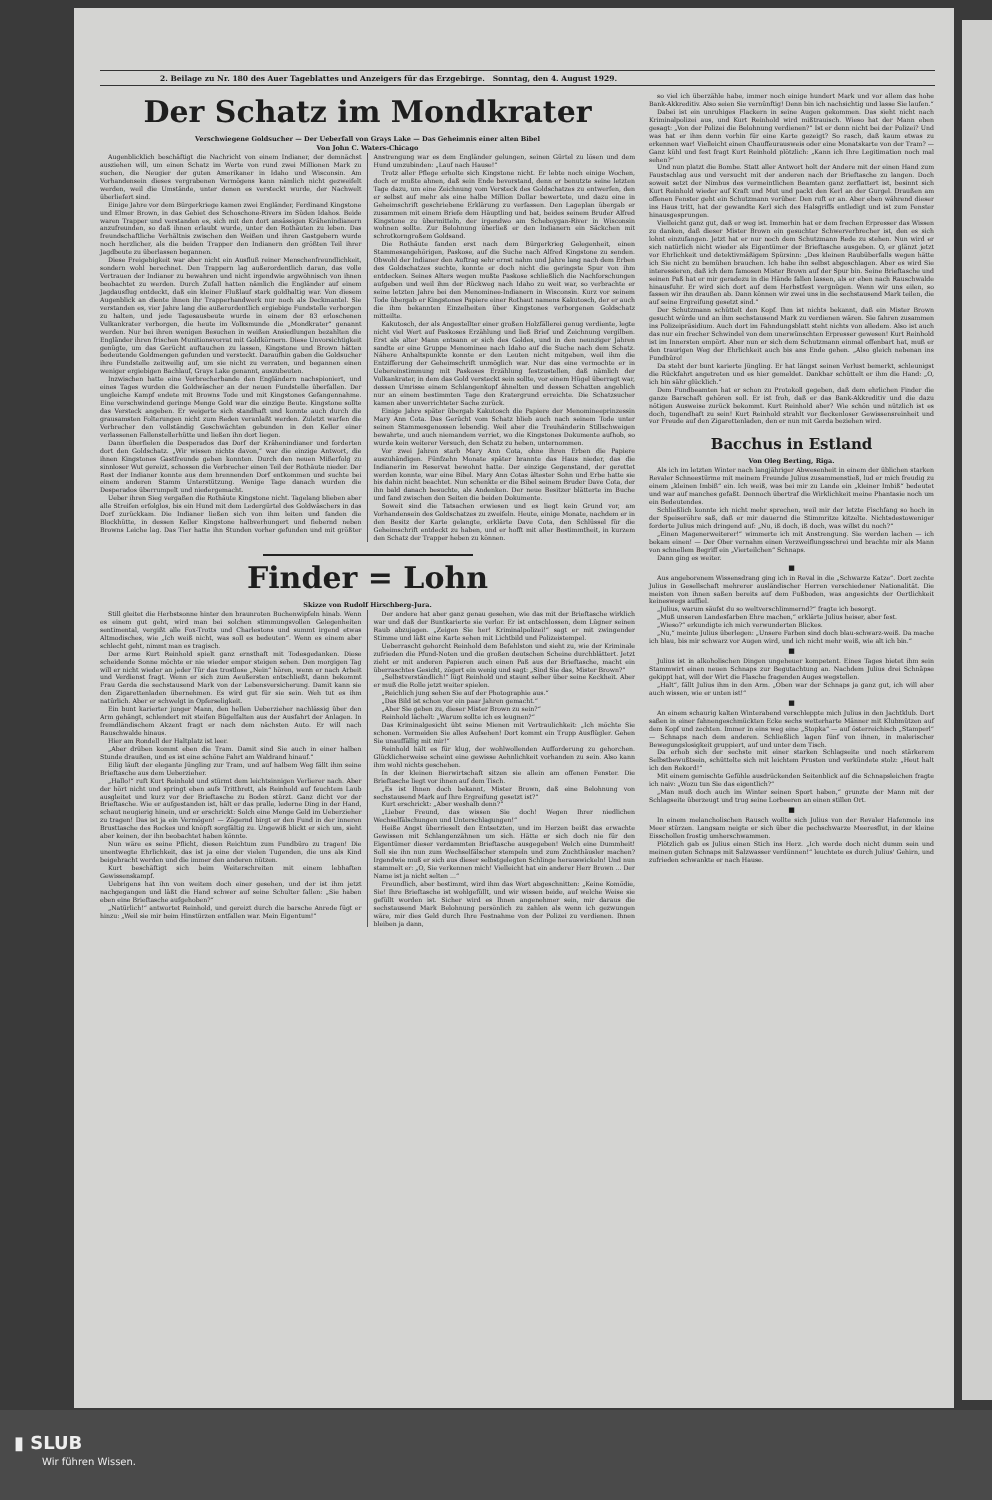2. Beilage zu Nr. 180 des Auer Tageblattes und Anzeigers für das Erzgebirge. Sonntag, den 4. August 1929.
Der Schatz im Mondkrater
Verschwiegene Goldsucher — Der Ueberfall von Grays Lake — Das Geheimnis einer alten Bibel
Von John C. Waters-Chicago
Augenblicklich beschäftigt die Nachricht von einem Indianer, der demnächst ausziehen will, um einen Schatz im Werte von rund zwei Millionen Mark zu suchen, die Neugier der guten Amerikaner in Idaho und Wisconsin. Am Vorhandensein dieses vergrabenen Vermögens kann nämlich nicht gezweifelt werden, weil die Umstände, unter denen es versteckt wurde, der Nachwelt überliefert sind.
Einige Jahre vor dem Bürgerkriege kamen zwei Engländer, Ferdinand Kingstone und Elmer Brown, in das Gebiet des Schoschone-Rivers im Süden Idahos. Beide waren Trapper und verstanden es, sich mit den dort ansässigen Krähenindianern anzufreunden, so daß ihnen erlaubt wurde, unter den Rothäuten zu leben. Das freundschaftliche Verhältnis zwischen den Weißen und ihren Gastgebern wurde noch herzlicher, als die beiden Trapper den Indianern den größten Teil ihrer Jagdbeute zu überlassen begannen.
Diese Freigebigkeit war aber nicht ein Ausfluß reiner Menschenfreundlichkeit, sondern wohl berechnet. Den Trappern lag außerordentlich daran, das volle Vertrauen der Indianer zu bewahren und nicht irgendwie argwöhnisch von ihnen beobachtet zu werden. Durch Zufall hatten nämlich die Engländer auf einem Jagdausflug entdeckt, daß ein kleiner Flußlauf stark goldhaltig war. Von diesem Augenblick an diente ihnen ihr Trapperhandwerk nur noch als Deckmantel. Sie verstanden es, vier Jahre lang die außerordentlich ergiebige Fundstelle verborgen zu halten, und jede Tagesausbeute wurde in einem der 83 erloschenen Vulkankrater verborgen, die heute im Volksmunde die „Mondkrater“ genannt werden. Nur bei ihren wenigen Besuchen in weißen Ansiedlungen bezahlten die Engländer ihren frischen Munitionsvorrat mit Goldkörnern. Diese Unvorsichtigkeit genügte, um das Gerücht auftauchen zu lassen, Kingstone und Brown hätten bedeutende Goldmengen gefunden und versteckt. Daraufhin gaben die Goldsucher ihre Fundstelle zeitweilig auf, um sie nicht zu verraten, und begannen einen weniger ergiebigen Bachlauf, Grays Lake genannt, auszubeuten.
Inzwischen hatte eine Verbrecherbande den Engländern nachspioniert, und eines Tages wurden die Goldwäscher an der neuen Fundstelle überfallen. Der ungleiche Kampf endete mit Browns Tode und mit Kingstones Gefangennahme. Eine verschwindend geringe Menge Gold war die einzige Beute. Kingstone sollte das Versteck angeben. Er weigerte sich standhaft und konnte auch durch die grausamsten Folterungen nicht zum Reden veranlaßt werden. Zuletzt warfen die Verbrecher den vollständig Geschwächten gebunden in den Keller einer verlassenen Fallenstellerhütte und ließen ihn dort liegen.
Dann überfielen die Desperados das Dorf der Krähenindianer und forderten dort den Goldschatz. „Wir wissen nichts davon,“ war die einzige Antwort, die ihnen Kingstones Gastfreunde geben konnten. Durch den neuen Mißerfolg zu sinnloser Wut gereizt, schossen die Verbrecher einen Teil der Rothäute nieder. Der Rest der Indianer konnte aus dem brennenden Dorf entkommen und suchte bei einem anderen Stamm Unterstützung. Wenige Tage danach wurden die Desperados überrumpelt und niedergemacht.
Ueber ihren Sieg vergaßen die Rothäute Kingstone nicht. Tagelang blieben aber alle Streifen erfolglos, bis ein Hund mit dem Ledergürtel des Goldwäschers in das Dorf zurückkam. Die Indianer ließen sich von ihm leiten und fanden die Blockhütte, in dessen Keller Kingstone halbverhungert und fiebernd neben Browns Leiche lag. Das Tier hatte ihn Stunden vorher gefunden und mit größter Anstrengung war es dem Engländer gelungen, seinen Gürtel zu lösen und dem Hund umzubinden: „Lauf nach Hause!“
Trotz aller Pflege erholte sich Kingstone nicht. Er lebte noch einige Wochen, doch er mußte ahnen, daß sein Ende bevorstand, denn er benutzte seine letzten Tage dazu, um eine Zeichnung vom Versteck des Goldschatzes zu entwerfen, den er selbst auf mehr als eine halbe Million Dollar bewertete, und dazu eine in Geheimschrift geschriebene Erklärung zu verfassen. Den Lageplan übergab er zusammen mit einem Briefe dem Häuptling und bat, beides seinem Bruder Alfred Kingstone zu übermitteln, der irgendwo am Scheboygan-River in Wisconsin wohnen sollte. Zur Belohnung überließ er den Indianern ein Säckchen mit schrotkorngroßem Goldsand.
Die Rothäute fanden erst nach dem Bürgerkrieg Gelegenheit, einen Stammesangehörigen, Paskose, auf die Suche nach Alfred Kingstone zu senden. Obwohl der Indianer den Auftrag sehr ernst nahm und Jahre lang nach dem Erben des Goldschatzes suchte, konnte er doch nicht die geringste Spur von ihm entdecken. Seines Alters wegen mußte Paskose schließlich die Nachforschungen aufgeben und weil ihm der Rückweg nach Idaho zu weit war, so verbrachte er seine letzten Jahre bei den Menominee-Indianern in Wisconsin. Kurz vor seinem Tode übergab er Kingstones Papiere einer Rothaut namens Kakutosch, der er auch die ihm bekannten Einzelheiten über Kingstones verborgenen Goldschatz mitteilte.
Kakutosch, der als Angestellter einer großen Holzfällerei genug verdiente, legte nicht viel Wert auf Paskoses Erzählung und ließ Brief und Zeichnung vergilben. Erst als alter Mann entsann er sich des Goldes, und in den neunziger Jahren sandte er eine Gruppe Menominee nach Idaho auf die Suche nach dem Schatz. Nähere Anhaltspunkte konnte er den Leuten nicht mitgeben, weil ihm die Entzifferung der Geheimschrift unmöglich war. Nur das eine vermochte er in Uebereinstimmung mit Paskoses Erzählung festzustellen, daß nämlich der Vulkankrater, in dem das Gold versteckt sein sollte, vor einem Hügel überragt war, dessen Umrisse einem Schlangenkopf ähnelten und dessen Schatten angeblich nur an einem bestimmten Tage den Kratergrund erreichte. Die Schatzsucher kamen aber unverrichteter Sache zurück.
Einige Jahre später übergab Kakutosch die Papiere der Menomineeprinzessin Mary Ann Cota. Das Gerücht vom Schatz blieb auch nach seinem Tode unter seinen Stammesgenossen lebendig. Weil aber die Treuhänderin Stillschweigen bewahrte, und auch niemandem verriet, wo die Kingstones Dokumente aufhob, so wurde kein weiterer Versuch, den Schatz zu heben, unternommen.
Vor zwei Jahren starb Mary Ann Cota, ohne ihren Erben die Papiere auszuhändigen. Fünfzehn Monate später brannte das Haus nieder, das die Indianerin im Reservat bewohnt hatte. Der einzige Gegenstand, der gerettet werden konnte, war eine Bibel. Mary Ann Cotas ältester Sohn und Erbe hatte sie bis dahin nicht beachtet. Nun schenkte er die Bibel seinem Bruder Dave Cota, der ihn bald danach besuchte, als Andenken. Der neue Besitzer blätterte im Buche und fand zwischen den Seiten die beiden Dokumente.
Soweit sind die Tatsachen erwiesen und es liegt kein Grund vor, am Vorhandensein des Goldschatzes zu zweifeln. Heute, einige Monate, nachdem er in den Besitz der Karte gelangte, erklärte Dave Cota, den Schlüssel für die Geheimschrift entdeckt zu haben, und er hofft mit aller Bestimmtheit, in kurzem den Schatz der Trapper heben zu können.
Finder = Lohn
Skizze von Rudolf Hirschberg-Jura.
Still gleitet die Herbstsonne hinter den braunroten Buchenwipfeln hinab. Wenn es einem gut geht, wird man bei solchen stimmungsvollen Gelegenheiten sentimental, vergißt alle Fox-Trotts und Charlestons und summt irgend etwas Altmodisches, wie „Ich weiß nicht, was soll es bedeuten“. Wenn es einem aber schlecht geht, nimmt man es tragisch.
Der arme Kurt Reinhold spielt ganz ernsthaft mit Todesgedanken. Diese scheidende Sonne möchte er nie wieder empor steigen sehen. Den morgigen Tag will er nicht wieder an jeder Tür das trostlose „Nein“ hören, wenn er nach Arbeit und Verdienst fragt. Wenn er sich zum Aeußersten entschließt, dann bekommt Frau Gerda die sechstausend Mark von der Lebensversicherung. Damit kann sie den Zigarettenladen übernehmen. Es wird gut für sie sein. Weh tut es ihm natürlich. Aber er schwelgt in Opferseligkeit.
Ein bunt karierter junger Mann, den hellen Ueberzieher nachlässig über den Arm gehängt, schlendert mit steifen Bügelfalten aus der Ausfahrt der Anlagen. In fremdländischem Akzent fragt er nach dem nächsten Auto. Er will nach Rauschwalde hinaus.
Hier am Rondell der Haltplatz ist leer.
„Aber drüben kommt eben die Tram. Damit sind Sie auch in einer halben Stunde draußen, und es ist eine schöne Fahrt am Waldrand hinauf.“
Eilig läuft der elegante Jüngling zur Tram, und auf halbem Weg fällt ihm seine Brieftasche aus dem Ueberzieher.
„Hallo!“ ruft Kurt Reinhold und stürmt dem leichtsinnigen Verlierer nach. Aber der hört nicht und springt eben aufs Trittbrett, als Reinhold auf feuchtem Laub ausgleitet und kurz vor der Brieftasche zu Boden stürzt. Ganz dicht vor der Brieftasche. Wie er aufgestanden ist, hält er das pralle, lederne Ding in der Hand, schaut neugierig hinein, und er erschrickt: Solch eine Menge Geld im Ueberzieher zu tragen! Das ist ja ein Vermögen! — Zögernd birgt er den Fund in der inneren Brusttasche des Rockes und knöpft sorgfältig zu. Ungewiß blickt er sich um, sieht aber keinen, der ihn beobachtet haben könnte.
Nun wäre es seine Pflicht, diesen Reichtum zum Fundbüro zu tragen! Die unentwegte Ehrlichkeit, das ist ja eine der vielen Tugenden, die uns als Kind beigebracht werden und die immer den anderen nützen.
Kurt beschäftigt sich beim Weiterschreiten mit einem lebhaften Gewissenskampf.
Uebrigens hat ihn von weitem doch einer gesehen, und der ist ihm jetzt nachgegangen und läßt die Hand schwer auf seine Schulter fallen: „Sie haben eben eine Brieftasche aufgehoben?“
„Natürlich!“ antwortet Reinhold, und gereizt durch die barsche Anrede fügt er hinzu: „Weil sie mir beim Hinstürzen entfallen war. Mein Eigentum!“
Der andere hat aber ganz genau gesehen, wie das mit der Brieftasche wirklich war und daß der Buntkarierte sie verlor. Er ist entschlossen, dem Lügner seinen Raub abzujagen. „Zeigen Sie her! Kriminalpolizei!“ sagt er mit zwingender Stimme und läßt eine Karte sehen mit Lichtbild und Polizeistempel.
Ueberrascht gehorcht Reinhold dem Befehlston und sieht zu, wie der Kriminale zufrieden die Pfund-Noten und die großen deutschen Scheine durchblättert. Jetzt zieht er mit anderen Papieren auch einen Paß aus der Brieftasche, macht ein überraschtes Gesicht, zögert ein wenig und sagt: „Sind Sie das, Mister Brown?“
„Selbstverständlich!“ lügt Reinhold und staunt selber über seine Keckheit. Aber er muß die Rolle jetzt weiter spielen.
„Reichlich jung sehen Sie auf der Photographie aus.“
„Das Bild ist schon vor ein paar Jahren gemacht.“
„Aber Sie geben zu, dieser Mister Brown zu sein?“
Reinhold lächelt: „Warum sollte ich es leugnen?“
Das Kriminalgesicht übt seine Mienen mit Vertraulichkeit: „Ich möchte Sie schonen. Vermeiden Sie alles Aufsehen! Dort kommt ein Trupp Ausflügler. Gehen Sie unauffällig mit mir!“
Reinhold hält es für klug, der wohlwollenden Aufforderung zu gehorchen. Glücklicherweise scheint eine gewisse Aehnlichkeit vorhanden zu sein. Also kann ihm wohl nichts geschehen.
In der kleinen Bierwirtschaft sitzen sie allein am offenen Fenster. Die Brieftasche liegt vor ihnen auf dem Tisch.
„Es ist Ihnen doch bekannt, Mister Brown, daß eine Belohnung von sechstausend Mark auf Ihre Ergreifung gesetzt ist?“
Kurt erschrickt: „Aber weshalb denn?“
„Lieber Freund, das wissen Sie doch! Wegen Ihrer niedlichen Wechselfälschungen und Unterschlagungen!“
Heiße Angst überrieselt den Entsetzten, und im Herzen beißt das erwachte Gewissen mit Schlangenzähnen um sich. Hätte er sich doch nie für den Eigentümer dieser verdammten Brieftasche ausgegeben! Welch eine Dummheit! Soll sie ihn nun zum Wechselfälscher stempeln und zum Zuchthäusler machen? Irgendwie muß er sich aus dieser selbstgelegten Schlinge herauswickeln! Und nun stammelt er: „O, Sie verkennen mich! Vielleicht hat ein anderer Herr Brown ... Der Name ist ja nicht selten ...“
Freundlich, aber bestimmt, wird ihm das Wort abgeschnitten: „Keine Komödie, Sie! Ihre Brieftasche ist wohlgefüllt, und wir wissen beide, auf welche Weise sie gefüllt worden ist. Sicher wird es Ihnen angenehmer sein, mir daraus die sechstausend Mark Belohnung persönlich zu zahlen als wenn ich gezwungen wäre, mir dies Geld durch Ihre Festnahme von der Polizei zu verdienen. Ihnen bleiben ja dann,
so viel ich überzähle habe, immer noch einige hundert Mark und vor allem das hohe Bank-Akkreditiv. Also seien Sie vernünftig! Denn bin ich nachsichtig und lasse Sie laufen.“
Dabei ist ein unruhiges Flackern in seine Augen gekommen. Das sieht nicht nach Kriminalpolizei aus, und Kurt Reinhold wird mißtrauisch. Wieso hat der Mann eben gesagt: „Von der Polizei die Belohnung verdienen?“ Ist er denn nicht bei der Polizei? Und was hat er ihm denn vorhin für eine Karte gezeigt? So rasch, daß kaum etwas zu erkennen war! Vielleicht einen Chauffeurausweis oder eine Monatskarte von der Tram? — Ganz kühl und fest fragt Kurt Reinhold plötzlich: „Kann ich Ihre Legitimation noch mal sehen?“
Und nun platzt die Bombe. Statt aller Antwort holt der Andere mit der einen Hand zum Faustschlag aus und versucht mit der anderen nach der Brieftasche zu langen. Doch soweit setzt der Nimbus des vermeintlichen Beamten ganz zerflattert ist, besinnt sich Kurt Reinhold wieder auf Kraft und Mut und packt den Kerl an der Gurgel. Draußen am offenen Fenster geht ein Schutzmann vorüber. Den ruft er an. Aber eben während dieser ins Haus tritt, hat der gewandte Kerl sich des Halsgriffs entledigt und ist zum Fenster hinausgesprungen.
Vielleicht ganz gut, daß er weg ist. Immerhin hat er dem frechen Erpresser das Wissen zu danken, daß dieser Mister Brown ein gesuchter Schwerverbrecher ist, den es sich lohnt einzufangen. Jetzt hat er nur noch dem Schutzmann Rede zu stehen. Nun wird er sich natürlich nicht wieder als Eigentümer der Brieftasche ausgeben. O, er glänzt jetzt vor Ehrlichkeit und detektivmäßigem Spürsinn: „Des kleinen Raubüberfalls wegen hätte ich Sie nicht zu bemühen brauchen. Ich habe ihn selbst abgeschlagen. Aber es wird Sie interessieren, daß ich dem famosen Mister Brown auf der Spur bin. Seine Brieftasche und seinen Paß hat er mir geradezu in die Hände fallen lassen, als er eben nach Rauschwalde hinausfuhr. Er wird sich dort auf dem Herbstfest vergnügen. Wenn wir uns eilen, so fassen wir ihn draußen ab. Dann können wir zwei uns in die sechstausend Mark teilen, die auf seine Ergreifung gesetzt sind.“
Der Schutzmann schüttelt den Kopf. Ihm ist nichts bekannt, daß ein Mister Brown gesucht würde und an ihm sechstausend Mark zu verdienen wären. Sie fahren zusammen ins Polizeipräsidium. Auch dort im Fahndungsblatt steht nichts von alledem. Also ist auch das nur ein frecher Schwindel von dem unerwünschten Erpresser gewesen! Kurt Reinhold ist im Innersten empört. Aber nun er sich dem Schutzmann einmal offenbart hat, muß er den traurigen Weg der Ehrlichkeit auch bis ans Ende gehen. „Also gleich nebenan ins Fundbüro!
Da steht der bunt karierte Jüngling. Er hat längst seinen Verlust bemerkt, schleunigst die Rückfahrt angetreten und es hier gemeldet. Dankbar schüttelt er ihm die Hand: „O, ich bin sähr glücklich.“
Dem Fundbeamten hat er schon zu Protokoll gegeben, daß dem ehrlichen Finder die ganze Barschaft gehören soll. Er ist froh, daß er das Bank-Akkreditiv und die dazu nötigen Ausweise zurück bekommt. Kurt Reinhold aber? Wie schön und nützlich ist es doch, tugendhaft zu sein! Kurt Reinhold strahlt vor fleckenloser Gewissensreinheit und vor Freude auf den Zigarettenladen, den er nun mit Gerda beziehen wird.
Bacchus in Estland
Von Oleg Berting, Riga.
Als ich im letzten Winter nach langjähriger Abwesenheit in einem der üblichen starken Revaler Schneestürme mit meinem Freunde Julius zusammenstieß, lud er mich freudig zu einem „kleinen Imbiß“ ein. Ich weiß, was bei mir zu Lande ein „kleiner Imbiß“ bedeutet und war auf manches gefaßt. Dennoch übertraf die Wirklichkeit meine Phantasie noch um ein Bedeutendes.
Schließlich konnte ich nicht mehr sprechen, weil mir der letzte Fischfang so hoch in der Speiseröhre saß, daß er mir dauernd die Stimmritze kitzelte. Nichtsdestoweniger forderte Julius mich dringend auf: „Nu, iß doch, iß doch, was willst du noch?“
„Einen Magenerweiterer!“ wimmerte ich mit Anstrengung. Sie werden lachen — ich bekam einen! — Der Ober vernahm einen Verzweiflungsschrei und brachte mir als Mann von schnellem Begriff ein „Vierteilchen“ Schnaps.
Dann ging es weiter.
■
Aus angeborenem Wissensdrang ging ich in Reval in die „Schwarze Katze“. Dort zechte Julius in Gesellschaft mehrerer ausländischer Herren verschiedener Nationalität. Die meisten von ihnen saßen bereits auf dem Fußboden, was angesichts der Oertlichkeit keineswegs auffiel.
„Julius, warum säufst du so weltverschlimmernd?“ fragte ich besorgt.
„Muß unseren Landesfarben Ehre machen,“ erklärte Julius heiser, aber fest.
„Wieso?“ erkundigte ich mich verwunderten Blickes.
„Nu,“ meinte Julius überlegen: „Unsere Farben sind doch blau-schwarz-weiß. Da mache ich blau, bis mir schwarz vor Augen wird, und ich nicht mehr weiß, wie alt ich bin.“
■
Julius ist in alkoholischen Dingen ungeheuer kompetent. Eines Tages bietet ihm sein Stammwirt einen neuen Schnaps zur Begutachtung an. Nachdem Julius drei Schnäpse gekippt hat, will der Wirt die Flasche fragenden Auges wegstellen.
„Halt“, fällt Julius ihm in den Arm. „Oben war der Schnaps ja ganz gut, ich will aber auch wissen, wie er unten ist!“
■
An einem schaurig kalten Winterabend verschleppte mich Julius in den Jachtklub. Dort saßen in einer fahnengeschmückten Ecke sechs wetterharte Männer mit Klubmützen auf dem Kopf und zechten. Immer in eins weg eine „Stopka“ — auf österreichisch „Stamperl“ — Schnaps nach dem anderen. Schließlich lagen fünf von ihnen, in malerischer Bewegungslosigkeit gruppiert, auf und unter dem Tisch.
Da erhob sich der sechste mit einer starken Schlagseite und noch stärkerem Selbstbewußtsein, schüttelte sich mit leichtem Prusten und verkündete stolz: „Heut halt ich den Rekord!“
Mit einem gemischte Gefühle ausdrückenden Seitenblick auf die Schnapsleichen fragte ich naiv: „Wozu tun Sie das eigentlich?“
„Man muß doch auch im Winter seinen Sport haben,“ grunzte der Mann mit der Schlagseite überzeugt und trug seine Lorbeeren an einen stillen Ort.
■
In einem melancholischen Rausch wollte sich Julius von der Revaler Hafenmole ins Meer stürzen. Langsam neigte er sich über die pechschwarze Meeresflut, in der kleine Eisschollen frostig umherschwammen.
Plötzlich gab es Julius einen Stich ins Herz. „Ich werde doch nicht dumm sein und meinen guten Schnaps mit Salzwasser verdünnen!“ leuchtete es durch Julius' Gehirn, und zufrieden schwankte er nach Hause.
▮ SLUB
Wir führen Wissen.